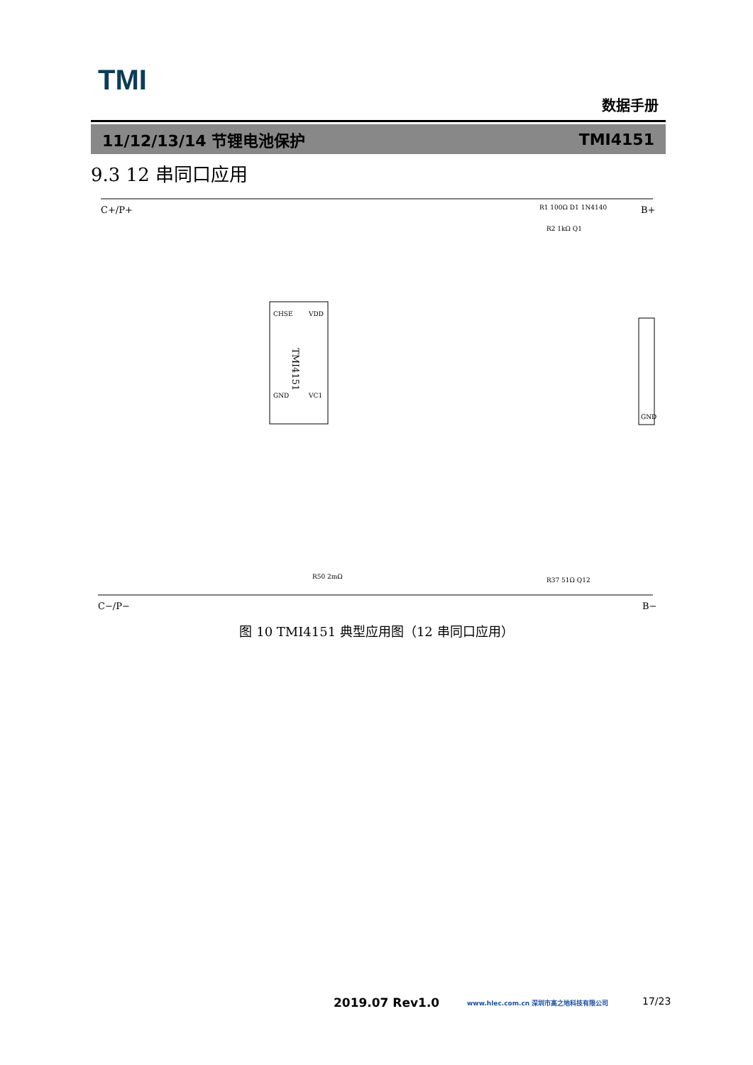TMI
数据手册
11/12/13/14 节锂电池保护 TMI4151
9.3 12 串同口应用
C+/P+
B+
C−/P−
B−
TMI4151
CHSE
GND
VDD
VC1
R1 100Ω D1 1N4140
R2 1kΩ Q1
R37 51Ω Q12
GND
R50 2mΩ
图 10 TMI4151 典型应用图（12 串同口应用）
2019.07 Rev1.0 www.hlec.com.cn 深圳市高之地科技有限公司 17/23